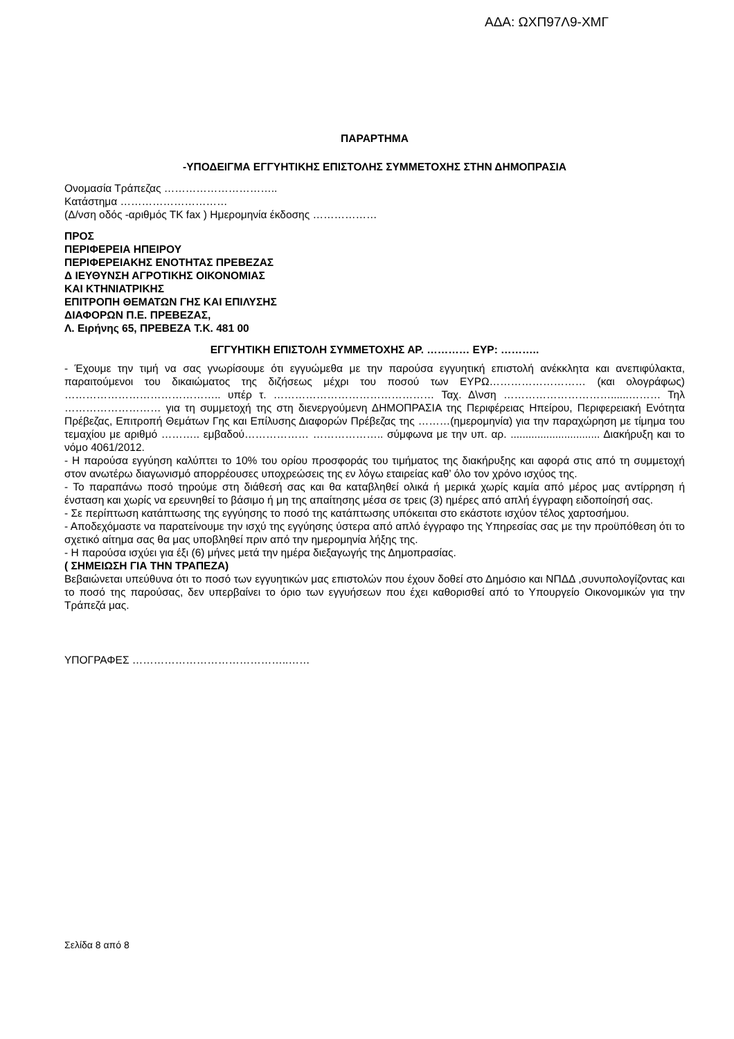ΑΔΑ: ΩΧΠ97Λ9-ΧΜΓ
ΠΑΡΑΡΤΗΜΑ
-ΥΠΟΔΕΙΓΜΑ ΕΓΓΥΗΤΙΚΗΣ ΕΠΙΣΤΟΛΗΣ ΣΥΜΜΕΤΟΧΗΣ ΣΤΗΝ ΔΗΜΟΠΡΑΣΙΑ
Ονομασία Τράπεζας …………………………..
Κατάστημα …………………………
(Δ/νση οδός -αριθμός ΤΚ fax ) Ημερομηνία έκδοσης ………………
ΠΡΟΣ
ΠΕΡΙΦΕΡΕΙΑ ΗΠΕΙΡΟΥ
ΠΕΡΙΦΕΡΕΙΑΚΗΣ ΕΝΟΤΗΤΑΣ ΠΡΕΒΕΖΑΣ
Δ ΙΕΥΘΥΝΣΗ ΑΓΡΟΤΙΚΗΣ ΟΙΚΟΝΟΜΙΑΣ
ΚΑΙ ΚΤΗΝΙΑΤΡΙΚΗΣ
ΕΠΙΤΡΟΠΗ ΘΕΜΑΤΩΝ ΓΗΣ ΚΑΙ ΕΠΙΛΥΣΗΣ
ΔΙΑΦΟΡΩΝ Π.Ε. ΠΡΕΒΕΖΑΣ,
Λ. Ειρήνης 65, ΠΡΕΒΕΖΑ Τ.Κ. 481 00
ΕΓΓΥΗΤΙΚΗ ΕΠΙΣΤΟΛΗ ΣΥΜΜΕΤΟΧΗΣ ΑΡ. ………… ΕΥΡ: ………..
- Έχουμε την τιμή να σας γνωρίσουμε ότι εγγυώμεθα με την παρούσα εγγυητική επιστολή ανέκκλητα και ανεπιφύλακτα, παραιτούμενοι του δικαιώματος της διζήσεως μέχρι του ποσού των ΕΥΡΩ……………………… (και ολογράφως) …………………………………….. υπέρ τ. ……………………………………… Ταχ. Δ\νση …………………………......……… Τηλ ……………………… για τη συμμετοχή της στη διενεργούμενη ΔΗΜΟΠΡΑΣΙΑ της Περιφέρειας Ηπείρου, Περιφερειακή Ενότητα Πρέβεζας, Επιτροπή Θεμάτων Γης και Επίλυσης Διαφορών Πρέβεζας της ………(ημερομηνία) για την παραχώρηση με τίμημα του τεμαχίου με αριθμό ……….. εμβαδού……………… ……………….. σύμφωνα με την υπ. αρ. .............................. Διακήρυξη και το νόμο 4061/2012.
- Η παρούσα εγγύηση καλύπτει το 10% του ορίου προσφοράς του τιμήματος της διακήρυξης και αφορά στις από τη συμμετοχή στον ανωτέρω διαγωνισμό απορρέουσες υποχρεώσεις της εν λόγω εταιρείας καθ’ όλο τον χρόνο ισχύος της.
- Το παραπάνω ποσό τηρούμε στη διάθεσή σας και θα καταβληθεί ολικά ή μερικά χωρίς καμία από μέρος μας αντίρρηση ή ένσταση και χωρίς να ερευνηθεί το βάσιμο ή μη της απαίτησης μέσα σε τρεις (3) ημέρες από απλή έγγραφη ειδοποίησή σας.
- Σε περίπτωση κατάπτωσης της εγγύησης το ποσό της κατάπτωσης υπόκειται στο εκάστοτε ισχύον τέλος χαρτοσήμου.
- Αποδεχόμαστε να παρατείνουμε την ισχύ της εγγύησης ύστερα από απλό έγγραφο της Υπηρεσίας σας με την προϋπόθεση ότι το σχετικό αίτημα σας θα μας υποβληθεί πριν από την ημερομηνία λήξης της.
- Η παρούσα ισχύει για έξι (6) μήνες μετά την ημέρα διεξαγωγής της Δημοπρασίας.
( ΣΗΜΕΙΩΣΗ ΓΙΑ ΤΗΝ ΤΡΑΠΕΖΑ)
Βεβαιώνεται υπεύθυνα ότι το ποσό των εγγυητικών μας επιστολών που έχουν δοθεί στο Δημόσιο και ΝΠΔΔ ,συνυπολογίζοντας και το ποσό της παρούσας, δεν υπερβαίνει το όριο των εγγυήσεων που έχει καθορισθεί από το Υπουργείο Οικονομικών για την Τράπεζά μας.
ΥΠΟΓΡΑΦΕΣ ……………………………………..……
Σελίδα 8 από 8